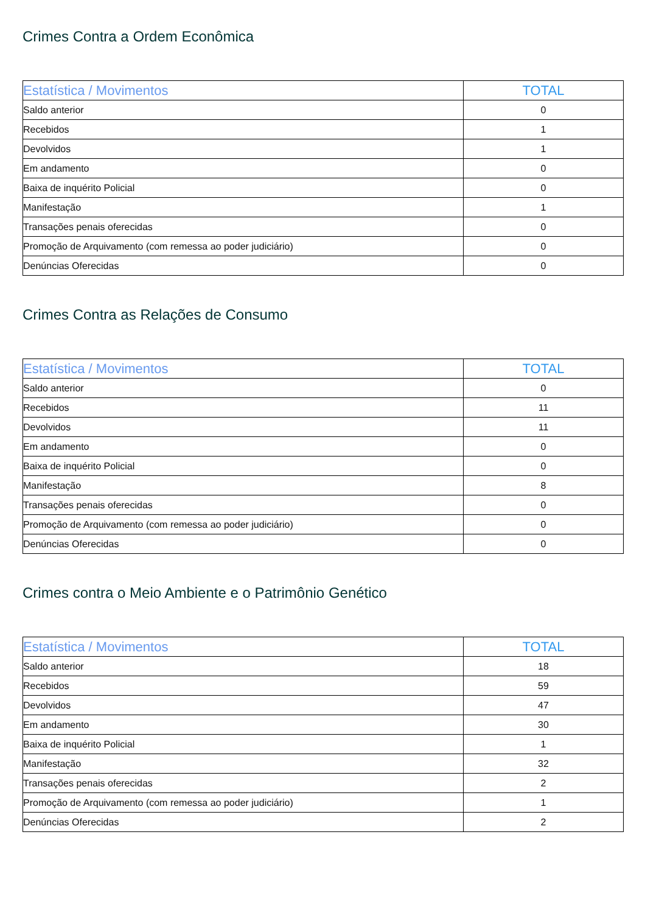Crimes Contra a Ordem Econômica
| Estatística / Movimentos | TOTAL |
| --- | --- |
| Saldo anterior | 0 |
| Recebidos | 1 |
| Devolvidos | 1 |
| Em andamento | 0 |
| Baixa de inquérito Policial | 0 |
| Manifestação | 1 |
| Transações penais oferecidas | 0 |
| Promoção de Arquivamento (com remessa ao poder judiciário) | 0 |
| Denúncias Oferecidas | 0 |
Crimes Contra as Relações de Consumo
| Estatística / Movimentos | TOTAL |
| --- | --- |
| Saldo anterior | 0 |
| Recebidos | 11 |
| Devolvidos | 11 |
| Em andamento | 0 |
| Baixa de inquérito Policial | 0 |
| Manifestação | 8 |
| Transações penais oferecidas | 0 |
| Promoção de Arquivamento (com remessa ao poder judiciário) | 0 |
| Denúncias Oferecidas | 0 |
Crimes contra o Meio Ambiente e o Patrimônio Genético
| Estatística / Movimentos | TOTAL |
| --- | --- |
| Saldo anterior | 18 |
| Recebidos | 59 |
| Devolvidos | 47 |
| Em andamento | 30 |
| Baixa de inquérito Policial | 1 |
| Manifestação | 32 |
| Transações penais oferecidas | 2 |
| Promoção de Arquivamento (com remessa ao poder judiciário) | 1 |
| Denúncias Oferecidas | 2 |